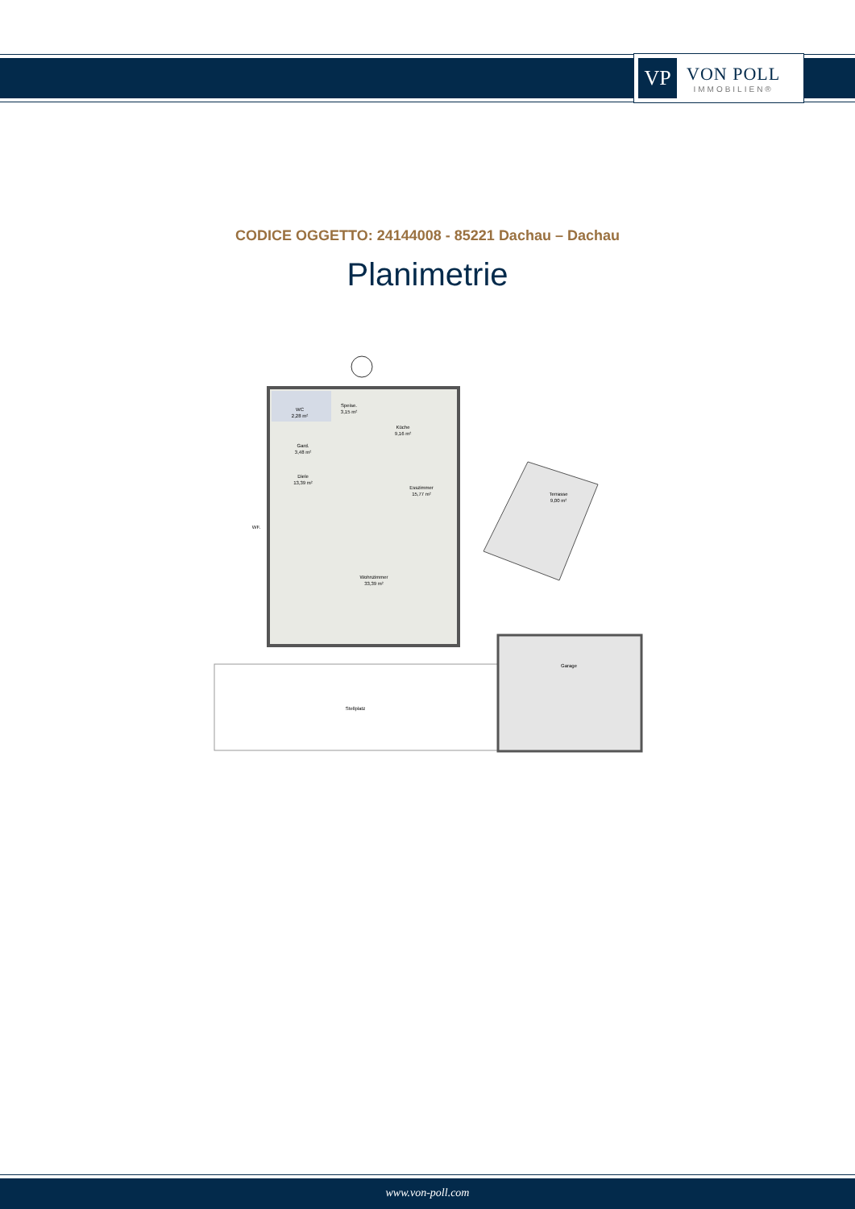VP
VON POLL
IMMOBILIEN®
CODICE OGGETTO: 24144008 - 85221 Dachau – Dachau
Planimetrie
WC
2,28 m²
Speise.
3,15 m²
Küche
9,16 m²
Gard.
3,48 m²
Diele
13,39 m²
Esszimmer
15,77 m²
Terrasse
9,00 m²
WF.
Wohnzimmer
33,39 m²
Garage
Stellplatz
www.von-poll.com